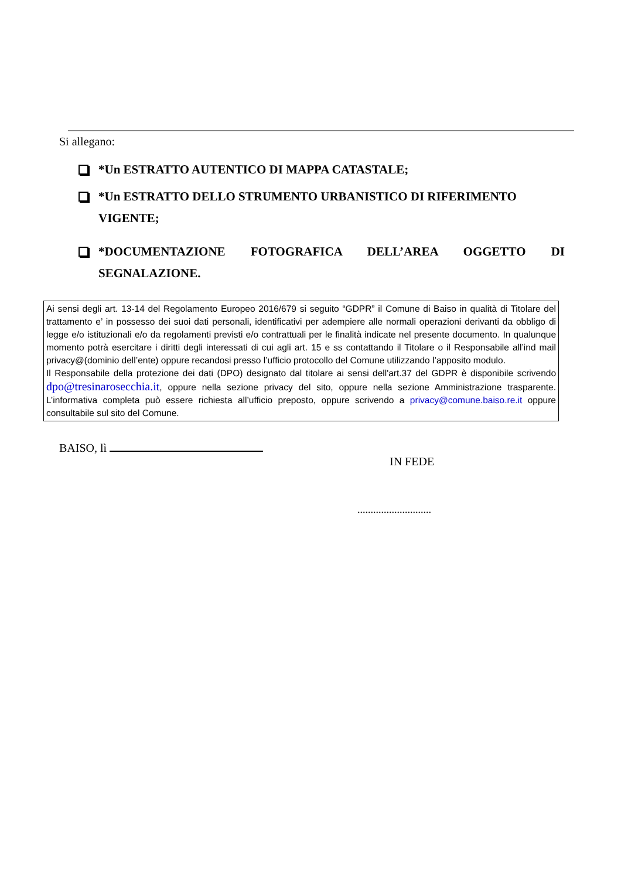Si allegano:
*Un ESTRATTO AUTENTICO DI MAPPA CATASTALE;
*Un ESTRATTO DELLO STRUMENTO URBANISTICO DI RIFERIMENTO
VIGENTE;
*DOCUMENTAZIONE FOTOGRAFICA DELL’AREA OGGETTO DI
SEGNALAZIONE.
Ai sensi degli art. 13-14 del Regolamento Europeo 2016/679 si seguito “GDPR” il Comune di Baiso in qualità di Titolare del trattamento e’ in possesso dei suoi dati personali, identificativi per adempiere alle normali operazioni derivanti da obbligo di legge e/o istituzionali e/o da regolamenti previsti e/o contrattuali per le finalità indicate nel presente documento. In qualunque momento potrà esercitare i diritti degli interessati di cui agli art. 15 e ss contattando il Titolare o il Responsabile all’ind mail privacy@(dominio dell’ente) oppure recandosi presso l’ufficio protocollo del Comune utilizzando l’apposito modulo.
Il Responsabile della protezione dei dati (DPO) designato dal titolare ai sensi dell'art.37 del GDPR è disponibile scrivendo dpo@tresinarosecchia.it, oppure nella sezione privacy del sito, oppure nella sezione Amministrazione trasparente. L’informativa completa può essere richiesta all’ufficio preposto, oppure scrivendo a privacy@comune.baiso.re.it oppure consultabile sul sito del Comune.
BAISO, lì
IN FEDE
............................